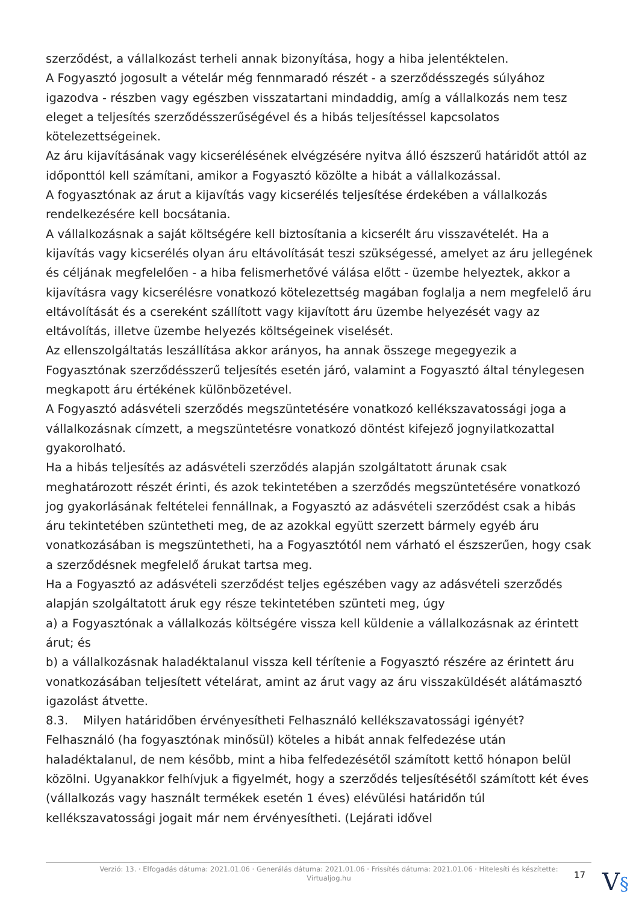szerződést, a vállalkozást terheli annak bizonyítása, hogy a hiba jelentéktelen.
A Fogyasztó jogosult a vételár még fennmaradó részét - a szerződésszegés súlyához igazodva - részben vagy egészben visszatartani mindaddig, amíg a vállalkozás nem tesz eleget a teljesítés szerződésszerűségével és a hibás teljesítéssel kapcsolatos kötelezettségeinek.
Az áru kijavításának vagy kicserélésének elvégzésére nyitva álló észszerű határidőt attól az időponttól kell számítani, amikor a Fogyasztó közölte a hibát a vállalkozással.
A fogyasztónak az árut a kijavítás vagy kicserélés teljesítése érdekében a vállalkozás rendelkezésére kell bocsátania.
A vállalkozásnak a saját költségére kell biztosítania a kicserélt áru visszavételét. Ha a kijavítás vagy kicserélés olyan áru eltávolítását teszi szükségessé, amelyet az áru jellegének és céljának megfelelően - a hiba felismerhetővé válása előtt - üzembe helyeztek, akkor a kijavításra vagy kicserélésre vonatkozó kötelezettség magában foglalja a nem megfelelő áru eltávolítását és a csereként szállított vagy kijavított áru üzembe helyezését vagy az eltávolítás, illetve üzembe helyezés költségeinek viselését.
Az ellenszolgáltatás leszállítása akkor arányos, ha annak összege megegyezik a Fogyasztónak szerződésszerű teljesítés esetén járó, valamint a Fogyasztó által ténylegesen megkapott áru értékének különbözetével.
A Fogyasztó adásvételi szerződés megszüntetésére vonatkozó kellékszavatossági joga a vállalkozásnak címzett, a megszüntetésre vonatkozó döntést kifejező jognyilatkozattal gyakorolható.
Ha a hibás teljesítés az adásvételi szerződés alapján szolgáltatott árunak csak meghatározott részét érinti, és azok tekintetében a szerződés megszüntetésére vonatkozó jog gyakorlásának feltételei fennállnak, a Fogyasztó az adásvételi szerződést csak a hibás áru tekintetében szüntetheti meg, de az azokkal együtt szerzett bármely egyéb áru vonatkozásában is megszüntetheti, ha a Fogyasztótól nem várható el észszerűen, hogy csak a szerződésnek megfelelő árukat tartsa meg.
Ha a Fogyasztó az adásvételi szerződést teljes egészében vagy az adásvételi szerződés alapján szolgáltatott áruk egy része tekintetében szünteti meg, úgy
a) a Fogyasztónak a vállalkozás költségére vissza kell küldenie a vállalkozásnak az érintett árut; és
b) a vállalkozásnak haladéktalanul vissza kell térítenie a Fogyasztó részére az érintett áru vonatkozásában teljesített vételárat, amint az árut vagy az áru visszaküldését alátámasztó igazolást átvette.
8.3. Milyen határidőben érvényesítheti Felhasználó kellékszavatossági igényét?
Felhasználó (ha fogyasztónak minősül) köteles a hibát annak felfedezése után haladéktalanul, de nem később, mint a hiba felfedezésétől számított kettő hónapon belül közölni. Ugyanakkor felhívjuk a figyelmét, hogy a szerződés teljesítésétől számított két éves (vállalkozás vagy használt termékek esetén 1 éves) elévülési határidőn túl kellékszavatossági jogait már nem érvényesítheti. (Lejárati idővel
Verzió: 13. · Elfogadás dátuma: 2021.01.06 · Generálás dátuma: 2021.01.06 · Frissítés dátuma: 2021.01.06 · Hitelesíti és készítette: Virtualjog.hu
17
V§